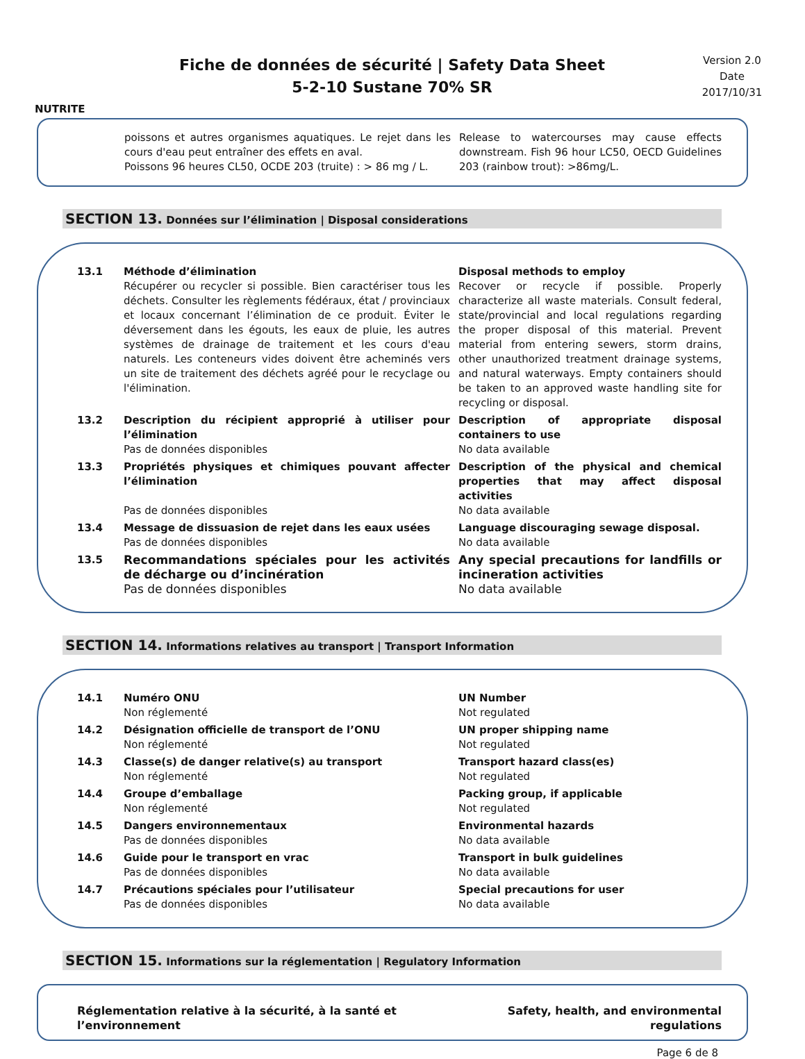NUTRITE
Fiche de données de sécurité | Safety Data Sheet
5-2-10 Sustane 70% SR
Version 2.0
Date
2017/10/31
| poissons et autres organismes aquatiques. Le rejet dans les cours d'eau peut entraîner des effets en aval. Poissons 96 heures CL50, OCDE 203 (truite) : > 86 mg / L. | Release to watercourses may cause effects downstream. Fish 96 hour LC50, OECD Guidelines 203 (rainbow trout): >86mg/L. |
SECTION 13. Données sur l’élimination | Disposal considerations
| 13.1 | Méthode d’élimination Récupérer ou recycler si possible. Bien caractériser tous les déchets. Consulter les règlements fédéraux, état / provinciaux et locaux concernant l’élimination de ce produit. Éviter le déversement dans les égouts, les eaux de pluie, les autres systèmes de drainage de traitement et les cours d'eau naturels. Les conteneurs vides doivent être acheminés vers un site de traitement des déchets agréé pour le recyclage ou l'élimination. | Disposal methods to employ Recover or recycle if possible. Properly characterize all waste materials. Consult federal, state/provincial and local regulations regarding the proper disposal of this material. Prevent material from entering sewers, storm drains, other unauthorized treatment drainage systems, and natural waterways. Empty containers should be taken to an approved waste handling site for recycling or disposal. |
| 13.2 | Description du récipient approprié à utiliser pour l’élimination Pas de données disponibles | Description of appropriate disposal containers to use No data available |
| 13.3 | Propriétés physiques et chimiques pouvant affecter l’élimination Pas de données disponibles | Description of the physical and chemical properties that may affect disposal activities No data available |
| 13.4 | Message de dissuasion de rejet dans les eaux usées Pas de données disponibles | Language discouraging sewage disposal. No data available |
| 13.5 | Recommandations spéciales pour les activités de décharge ou d’incinération Pas de données disponibles | Any special precautions for landfills or incineration activities No data available |
SECTION 14. Informations relatives au transport | Transport Information
| 14.1 | Numéro ONU Non réglementé | UN Number Not regulated |
| 14.2 | Désignation officielle de transport de l’ONU Non réglementé | UN proper shipping name Not regulated |
| 14.3 | Classe(s) de danger relative(s) au transport Non réglementé | Transport hazard class(es) Not regulated |
| 14.4 | Groupe d’emballage Non réglementé | Packing group, if applicable Not regulated |
| 14.5 | Dangers environnementaux Pas de données disponibles | Environmental hazards No data available |
| 14.6 | Guide pour le transport en vrac Pas de données disponibles | Transport in bulk guidelines No data available |
| 14.7 | Précautions spéciales pour l’utilisateur Pas de données disponibles | Special precautions for user No data available |
SECTION 15. Informations sur la réglementation | Regulatory Information
| Réglementation relative à la sécurité, à la santé et l’environnement | Safety, health, and environmental regulations |
Page 6 de 8